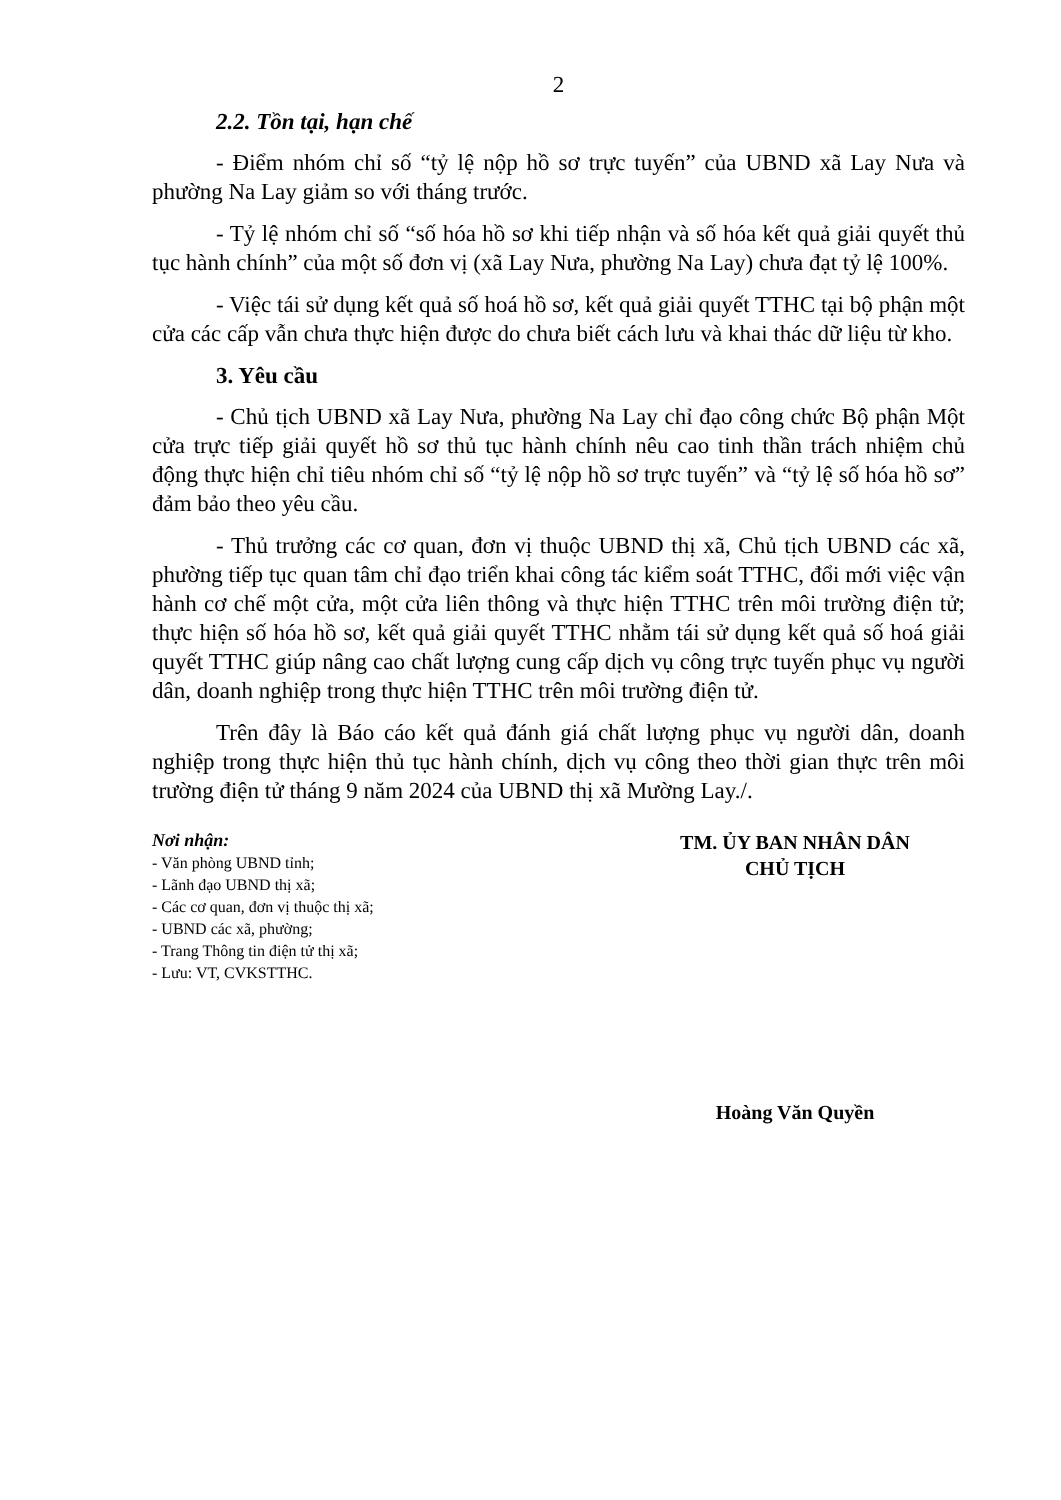2
2.2. Tồn tại, hạn chế
- Điểm nhóm chỉ số “tỷ lệ nộp hồ sơ trực tuyến” của UBND xã Lay Nưa và phường Na Lay giảm so với tháng trước.
- Tỷ lệ nhóm chỉ số “số hóa hồ sơ khi tiếp nhận và số hóa kết quả giải quyết thủ tục hành chính” của một số đơn vị (xã Lay Nưa, phường Na Lay) chưa đạt tỷ lệ 100%.
- Việc tái sử dụng kết quả số hoá hồ sơ, kết quả giải quyết TTHC tại bộ phận một cửa các cấp vẫn chưa thực hiện được do chưa biết cách lưu và khai thác dữ liệu từ kho.
3. Yêu cầu
- Chủ tịch UBND xã Lay Nưa, phường Na Lay chỉ đạo công chức Bộ phận Một cửa trực tiếp giải quyết hồ sơ thủ tục hành chính nêu cao tinh thần trách nhiệm chủ động thực hiện chỉ tiêu nhóm chỉ số “tỷ lệ nộp hồ sơ trực tuyến” và “tỷ lệ số hóa hồ sơ” đảm bảo theo yêu cầu.
- Thủ trưởng các cơ quan, đơn vị thuộc UBND thị xã, Chủ tịch UBND các xã, phường tiếp tục quan tâm chỉ đạo triển khai công tác kiểm soát TTHC, đổi mới việc vận hành cơ chế một cửa, một cửa liên thông và thực hiện TTHC trên môi trường điện tử; thực hiện số hóa hồ sơ, kết quả giải quyết TTHC nhằm tái sử dụng kết quả số hoá giải quyết TTHC giúp nâng cao chất lượng cung cấp dịch vụ công trực tuyến phục vụ người dân, doanh nghiệp trong thực hiện TTHC trên môi trường điện tử.
Trên đây là Báo cáo kết quả đánh giá chất lượng phục vụ người dân, doanh nghiệp trong thực hiện thủ tục hành chính, dịch vụ công theo thời gian thực trên môi trường điện tử tháng 9 năm 2024 của UBND thị xã Mường Lay./.
Nơi nhận:
- Văn phòng UBND tỉnh;
- Lãnh đạo UBND thị xã;
- Các cơ quan, đơn vị thuộc thị xã;
- UBND các xã, phường;
- Trang Thông tin điện tử thị xã;
- Lưu: VT, CVKSTTHC.
TM. ỦY BAN NHÂN DÂN
CHỦ TỊCH
Hoàng Văn Quyền